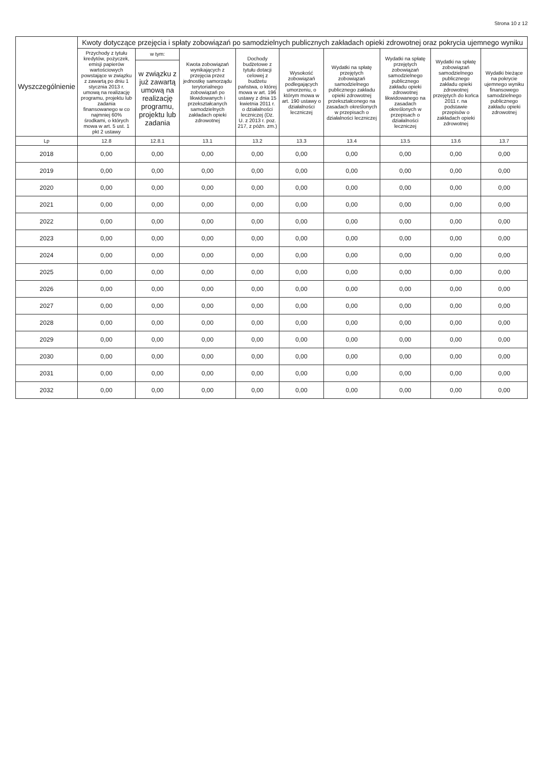Strona 10 z 12
| Wyszczególnienie | Kwoty dotyczące przejęcia i spłaty zobowiązań po samodzielnych publicznych zakładach opieki zdrowotnej oraz pokrycia ujemnego wyniku | | | | | | | | |
| --- | --- | --- | --- | --- | --- | --- | --- | --- | --- |
| | Przychody z tytułu kredytów, pożyczek, emisji papierów wartościowych powstające w związku z zawartą po dniu 1 stycznia 2013 r. umową na realizację programu, projektu lub zadania finansowanego w co najmniej 60% środkami, o których mowa w art. 5 ust. 1 pkt 2 ustawy | w tym: | Kwota zobowiązań wynikających z przejęcia przez jednostkę samorządu terytorialnego zobowiązań po likwidowanych i przekształcanych samodzielnych zakładach opieki zdrowotnej | Dochody budżetowe z tytułu dotacji celowej z budżetu państwa, o której mowa w art. 196 ustawy z dnia 15 kwietnia 2011 r. o działalności leczniczej (Dz. U. z 2013 r. poz. 217, z późn. zm.) | Wysokość zobowiązań podlegających umorzeniu, o którym mowa w art. 190 ustawy o działalności leczniczej | Wydatki na spłatę przejętych zobowiązań samodzielnego publicznego zakładu opieki zdrowotnej przekształconego na zasadach określonych w przepisach o działalności leczniczej | Wydatki na spłatę przejętych zobowiązań samodzielnego publicznego zakładu opieki zdrowotnej likwidowanego na zasadach określonych w przepisach o działalności leczniczej | Wydatki na spłatę zobowiązań samodzielnego publicznego zakładu opieki zdrowotnej przejętych do końca 2011 r. na podstawie przepisów o zakładach opieki zdrowotnej | Wydatki bieżące na pokrycie ujemnego wyniku finansowego samodzielnego publicznego zakładu opieki zdrowotnej |
| | | w związku z już zawartą umową na realizację programu, projektu lub zadania | | | | | | | |
| Lp | 12.8 | 12.8.1 | 13.1 | 13.2 | 13.3 | 13.4 | 13.5 | 13.6 | 13.7 |
| 2018 | 0,00 | 0,00 | 0,00 | 0,00 | 0,00 | 0,00 | 0,00 | 0,00 | 0,00 |
| 2019 | 0,00 | 0,00 | 0,00 | 0,00 | 0,00 | 0,00 | 0,00 | 0,00 | 0,00 |
| 2020 | 0,00 | 0,00 | 0,00 | 0,00 | 0,00 | 0,00 | 0,00 | 0,00 | 0,00 |
| 2021 | 0,00 | 0,00 | 0,00 | 0,00 | 0,00 | 0,00 | 0,00 | 0,00 | 0,00 |
| 2022 | 0,00 | 0,00 | 0,00 | 0,00 | 0,00 | 0,00 | 0,00 | 0,00 | 0,00 |
| 2023 | 0,00 | 0,00 | 0,00 | 0,00 | 0,00 | 0,00 | 0,00 | 0,00 | 0,00 |
| 2024 | 0,00 | 0,00 | 0,00 | 0,00 | 0,00 | 0,00 | 0,00 | 0,00 | 0,00 |
| 2025 | 0,00 | 0,00 | 0,00 | 0,00 | 0,00 | 0,00 | 0,00 | 0,00 | 0,00 |
| 2026 | 0,00 | 0,00 | 0,00 | 0,00 | 0,00 | 0,00 | 0,00 | 0,00 | 0,00 |
| 2027 | 0,00 | 0,00 | 0,00 | 0,00 | 0,00 | 0,00 | 0,00 | 0,00 | 0,00 |
| 2028 | 0,00 | 0,00 | 0,00 | 0,00 | 0,00 | 0,00 | 0,00 | 0,00 | 0,00 |
| 2029 | 0,00 | 0,00 | 0,00 | 0,00 | 0,00 | 0,00 | 0,00 | 0,00 | 0,00 |
| 2030 | 0,00 | 0,00 | 0,00 | 0,00 | 0,00 | 0,00 | 0,00 | 0,00 | 0,00 |
| 2031 | 0,00 | 0,00 | 0,00 | 0,00 | 0,00 | 0,00 | 0,00 | 0,00 | 0,00 |
| 2032 | 0,00 | 0,00 | 0,00 | 0,00 | 0,00 | 0,00 | 0,00 | 0,00 | 0,00 |